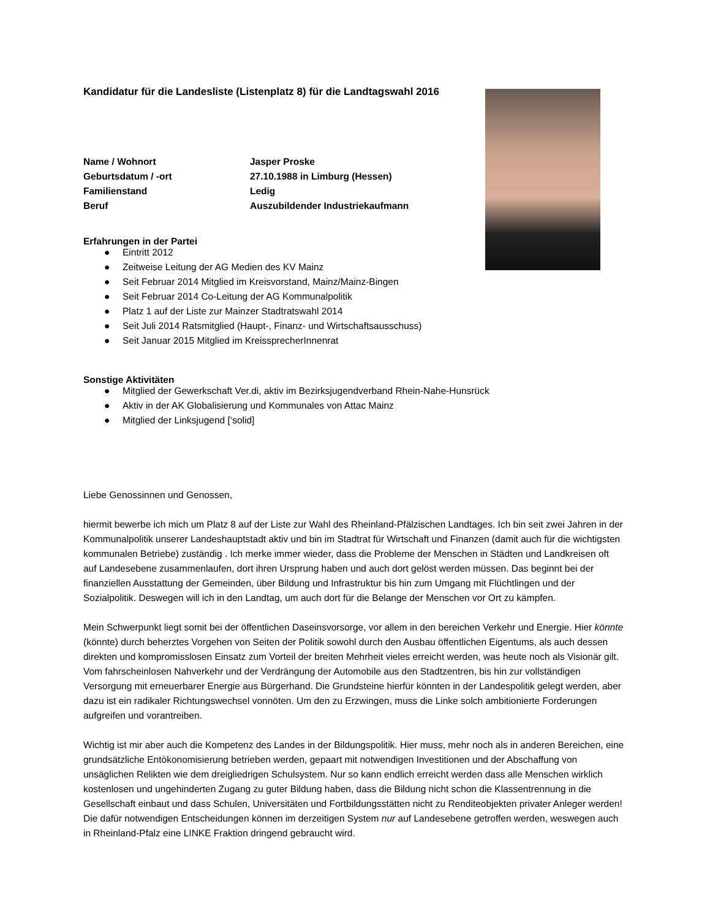Kandidatur für die Landesliste (Listenplatz 8) für die Landtagswahl 2016
| Name / Wohnort | Jasper Proske |
| Geburtsdatum / -ort | 27.10.1988 in Limburg (Hessen) |
| Familienstand | Ledig |
| Beruf | Auszubildender Industriekaufmann |
Erfahrungen in der Partei
● Eintritt 2012
● Zeitweise Leitung der AG Medien des KV Mainz
● Seit Februar 2014 Mitglied im Kreisvorstand, Mainz/Mainz-Bingen
● Seit Februar 2014 Co-Leitung der AG Kommunalpolitik
● Platz 1 auf der Liste zur Mainzer Stadtratswahl 2014
● Seit Juli 2014 Ratsmitglied (Haupt-, Finanz- und Wirtschaftsausschuss)
● Seit Januar 2015 Mitglied im KreissprecherInnenrat
Sonstige Aktivitäten
● Mitglied der Gewerkschaft Ver.di, aktiv im Bezirksjugendverband Rhein-Nahe-Hunsrück
● Aktiv in der AK Globalisierung und Kommunales von Attac Mainz
● Mitglied der Linksjugend [‘solid]
Liebe Genossinnen und Genossen,
hiermit bewerbe ich mich um Platz 8 auf der Liste zur Wahl des Rheinland-Pfälzischen Landtages. Ich bin seit zwei Jahren in der Kommunalpolitik unserer Landeshauptstadt aktiv und bin im Stadtrat für Wirtschaft und Finanzen (damit auch für die wichtigsten kommunalen Betriebe) zuständig . Ich merke immer wieder, dass die Probleme der Menschen in Städten und Landkreisen oft auf Landesebene zusammenlaufen, dort ihren Ursprung haben und auch dort gelöst werden müssen. Das beginnt bei der finanziellen Ausstattung der Gemeinden, über Bildung und Infrastruktur bis hin zum Umgang mit Flüchtlingen und der Sozialpolitik. Deswegen will ich in den Landtag, um auch dort für die Belange der Menschen vor Ort zu kämpfen.
Mein Schwerpunkt liegt somit bei der öffentlichen Daseinsvorsorge, vor allem in den bereichen Verkehr und Energie. Hier könnte (könnte) durch beherztes Vorgehen von Seiten der Politik sowohl durch den Ausbau öffentlichen Eigentums, als auch dessen direkten und kompromisslosen Einsatz zum Vorteil der breiten Mehrheit vieles erreicht werden, was heute noch als Visionär gilt. Vom fahrscheinlosen Nahverkehr und der Verdrängung der Automobile aus den Stadtzentren, bis hin zur vollständigen Versorgung mit erneuerbarer Energie aus Bürgerhand. Die Grundsteine hierfür könnten in der Landespolitik gelegt werden, aber dazu ist ein radikaler Richtungswechsel vonnöten. Um den zu Erzwingen, muss die Linke solch ambitionierte Forderungen aufgreifen und vorantreiben.
Wichtig ist mir aber auch die Kompetenz des Landes in der Bildungspolitik. Hier muss, mehr noch als in anderen Bereichen, eine grundsätzliche Entökonomisierung betrieben werden, gepaart mit notwendigen Investitionen und der Abschaffung von unsäglichen Relikten wie dem dreigliedrigen Schulsystem. Nur so kann endlich erreicht werden dass alle Menschen wirklich kostenlosen und ungehinderten Zugang zu guter Bildung haben, dass die Bildung nicht schon die Klassentrennung in die Gesellschaft einbaut und dass Schulen, Universitäten und Fortbildungsstätten nicht zu Renditeobjekten privater Anleger werden! Die dafür notwendigen Entscheidungen können im derzeitigen System nur auf Landesebene getroffen werden, weswegen auch in Rheinland-Pfalz eine LINKE Fraktion dringend gebraucht wird.